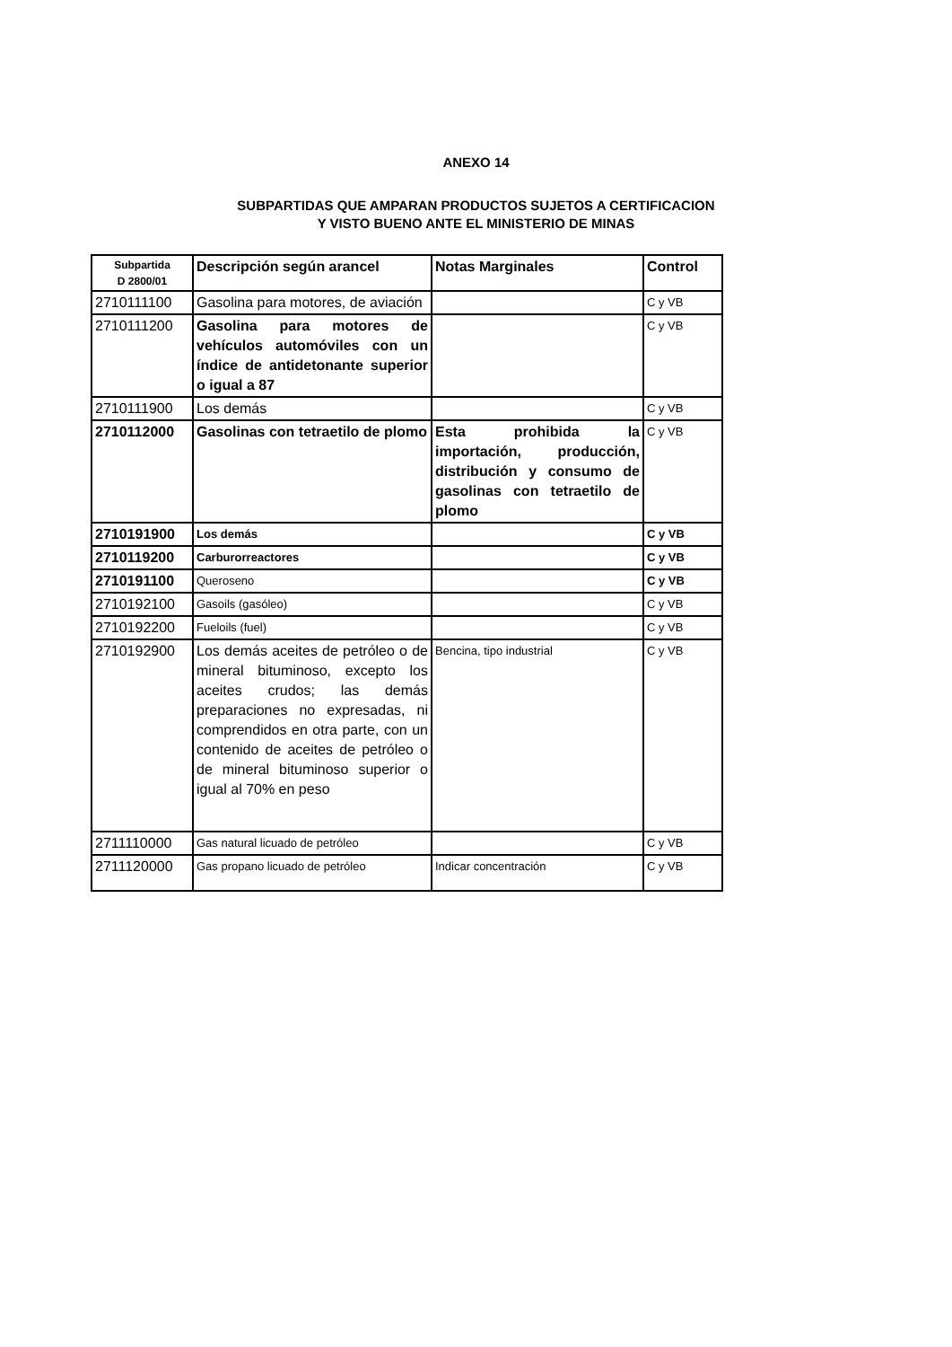ANEXO 14
SUBPARTIDAS QUE AMPARAN PRODUCTOS SUJETOS A CERTIFICACION
Y VISTO BUENO ANTE EL MINISTERIO DE MINAS
| Subpartida D 2800/01 | Descripción según arancel | Notas Marginales | Control |
| --- | --- | --- | --- |
| 2710111100 | Gasolina para motores, de aviación | | C y VB |
| 2710111200 | Gasolina para motores de vehículos automóviles con un índice de antidetonante superior o igual a 87 | | C y VB |
| 2710111900 | Los demás | | C y VB |
| 2710112000 | Gasolinas con tetraetilo de plomo | Esta prohibida la importación, producción, distribución y consumo de gasolinas con tetraetilo de plomo | C y VB |
| 2710191900 | Los demás | | C y VB |
| 2710119200 | Carburorreactores | | C y VB |
| 2710191100 | Queroseno | | C y VB |
| 2710192100 | Gasoils (gasóleo) | | C y VB |
| 2710192200 | Fueloils (fuel) | | C y VB |
| 2710192900 | Los demás aceites de petróleo o de mineral bituminoso, excepto los aceites crudos; las demás preparaciones no expresadas, ni comprendidos en otra parte, con un contenido de aceites de petróleo o de mineral bituminoso superior o igual al 70% en peso | Bencina, tipo industrial | C y VB |
| 2711110000 | Gas natural licuado de petróleo | | C y VB |
| 2711120000 | Gas propano licuado de petróleo | Indicar concentración | C y VB |